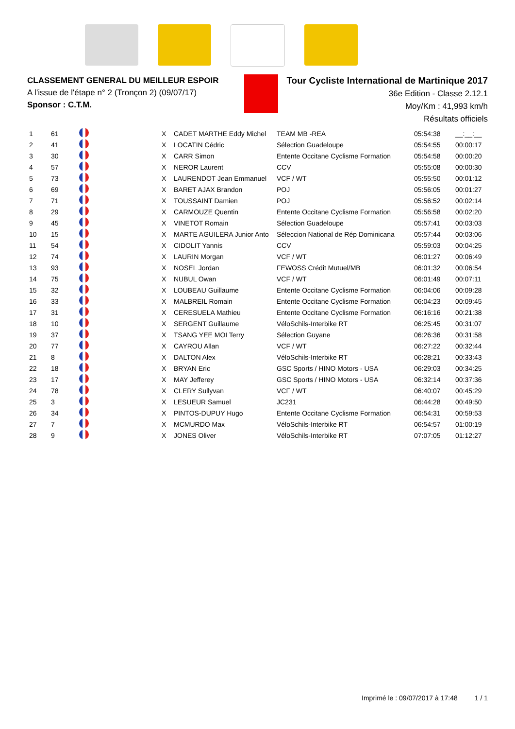CLASSEMENT GENERAL DU MEILLEUR ESPOIR
A l'issue de l'étape n° 2 (Tronçon 2) (09/07/17)
Sponsor : C.T.M.
Tour Cycliste International de Martinique 2017
36e Edition - Classe 2.12.1
Moy/Km : 41,993 km/h
Résultats officiels
| 1 | 61 | | X | CADET MARTHE Eddy Michel | TEAM MB -REA | 05:54:38 | __:__:__ |
| 2 | 41 | | X | LOCATIN Cédric | Sélection Guadeloupe | 05:54:55 | 00:00:17 |
| 3 | 30 | | X | CARR Simon | Entente Occitane Cyclisme Formation | 05:54:58 | 00:00:20 |
| 4 | 57 | | X | NEROR Laurent | CCV | 05:55:08 | 00:00:30 |
| 5 | 73 | | X | LAURENDOT Jean Emmanuel | VCF / WT | 05:55:50 | 00:01:12 |
| 6 | 69 | | X | BARET AJAX Brandon | POJ | 05:56:05 | 00:01:27 |
| 7 | 71 | | X | TOUSSAINT Damien | POJ | 05:56:52 | 00:02:14 |
| 8 | 29 | | X | CARMOUZE Quentin | Entente Occitane Cyclisme Formation | 05:56:58 | 00:02:20 |
| 9 | 45 | | X | VINETOT Romain | Sélection Guadeloupe | 05:57:41 | 00:03:03 |
| 10 | 15 | | X | MARTE AGUILERA Junior Anto | Séleccion National de Rép Dominicana | 05:57:44 | 00:03:06 |
| 11 | 54 | | X | CIDOLIT Yannis | CCV | 05:59:03 | 00:04:25 |
| 12 | 74 | | X | LAURIN Morgan | VCF / WT | 06:01:27 | 00:06:49 |
| 13 | 93 | | X | NOSEL Jordan | FEWOSS Crédit Mutuel/MB | 06:01:32 | 00:06:54 |
| 14 | 75 | | X | NUBUL Owan | VCF / WT | 06:01:49 | 00:07:11 |
| 15 | 32 | | X | LOUBEAU Guillaume | Entente Occitane Cyclisme Formation | 06:04:06 | 00:09:28 |
| 16 | 33 | | X | MALBREIL Romain | Entente Occitane Cyclisme Formation | 06:04:23 | 00:09:45 |
| 17 | 31 | | X | CERESUELA Mathieu | Entente Occitane Cyclisme Formation | 06:16:16 | 00:21:38 |
| 18 | 10 | | X | SERGENT Guillaume | VéloSchils-Interbike RT | 06:25:45 | 00:31:07 |
| 19 | 37 | | X | TSANG YEE MOI Terry | Sélection Guyane | 06:26:36 | 00:31:58 |
| 20 | 77 | | X | CAYROU Allan | VCF / WT | 06:27:22 | 00:32:44 |
| 21 | 8 | | X | DALTON Alex | VéloSchils-Interbike RT | 06:28:21 | 00:33:43 |
| 22 | 18 | | X | BRYAN Eric | GSC Sports / HINO Motors - USA | 06:29:03 | 00:34:25 |
| 23 | 17 | | X | MAY Jefferey | GSC Sports / HINO Motors - USA | 06:32:14 | 00:37:36 |
| 24 | 78 | | X | CLERY Sullyvan | VCF / WT | 06:40:07 | 00:45:29 |
| 25 | 3 | | X | LESUEUR Samuel | JC231 | 06:44:28 | 00:49:50 |
| 26 | 34 | | X | PINTOS-DUPUY Hugo | Entente Occitane Cyclisme Formation | 06:54:31 | 00:59:53 |
| 27 | 7 | | X | MCMURDO Max | VéloSchils-Interbike RT | 06:54:57 | 01:00:19 |
| 28 | 9 | | X | JONES Oliver | VéloSchils-Interbike RT | 07:07:05 | 01:12:27 |
Imprimé le : 09/07/2017 à 17:48 1 / 1